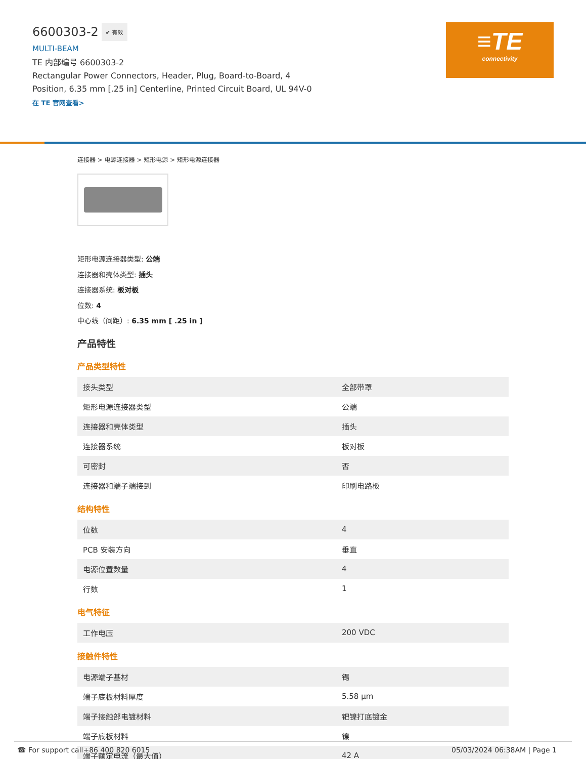6600303-2 ✔ 有效
MULTI-BEAM
TE 内部编号 6600303-2
Rectangular Power Connectors, Header, Plug, Board-to-Board, 4
Position, 6.35 mm [.25 in] Centerline, Printed Circuit Board, UL 94V-0
在 TE 官网查看>
≡TE
connectivity
连接器 > 电源连接器 > 矩形电源 > 矩形电源连接器
矩形电源连接器类型: 公端
连接器和壳体类型: 插头
连接器系统: 板对板
位数: 4
中心线（间距）: 6.35 mm [ .25 in ]
产品特性
产品类型特性
| 接头类型 | 全部带罩 |
| 矩形电源连接器类型 | 公端 |
| 连接器和壳体类型 | 插头 |
| 连接器系统 | 板对板 |
| 可密封 | 否 |
| 连接器和端子端接到 | 印刷电路板 |
结构特性
| 位数 | 4 |
| PCB 安装方向 | 垂直 |
| 电源位置数量 | 4 |
| 行数 | 1 |
电气特征
| 工作电压 | 200 VDC |
接触件特性
| 电源端子基材 | 锡 |
| 端子底板材料厚度 | 5.58 µm |
| 端子接触部电镀材料 | 钯镍打底镀金 |
| 端子底板材料 | 镍 |
| 端子额定电流（最大值） | 42 A |
☎ For support call+86 400 820 6015 05/03/2024 06:38AM | Page 1